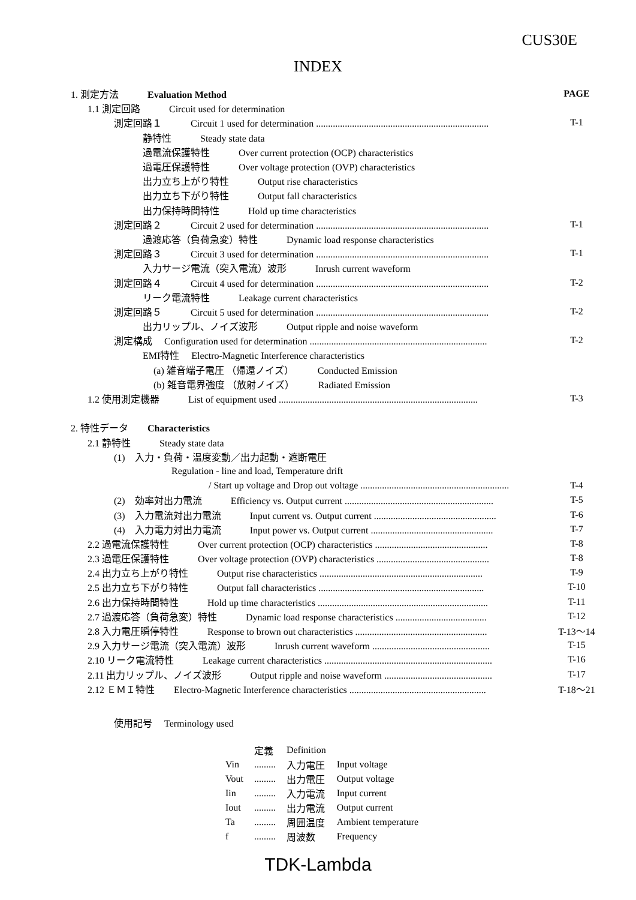CUS30E
INDEX
| 1. 測定方法 Evaluation Method | PAGE |
| 1.1 測定回路 Circuit used for determination | |
| 測定回路１ Circuit 1 used for determination ........................................................................ | T-1 |
| 静特性 Steady state data | |
| 過電流保護特性 Over current protection (OCP) characteristics | |
| 過電圧保護特性 Over voltage protection (OVP) characteristics | |
| 出力立ち上がり特性 Output rise characteristics | |
| 出力立ち下がり特性 Output fall characteristics | |
| 出力保持時間特性 Hold up time characteristics | |
| 測定回路２ Circuit 2 used for determination ........................................................................ | T-1 |
| 過渡応答（負荷急変）特性 Dynamic load response characteristics | |
| 測定回路３ Circuit 3 used for determination ........................................................................ | T-1 |
| 入力サージ電流（突入電流）波形 Inrush current waveform | |
| 測定回路４ Circuit 4 used for determination ........................................................................ | T-2 |
| リーク電流特性 Leakage current characteristics | |
| 測定回路５ Circuit 5 used for determination ........................................................................ | T-2 |
| 出力リップル、ノイズ波形 Output ripple and noise waveform | |
| 測定構成 Configuration used for determination .......................................................................... | T-2 |
| EMI特性 Electro-Magnetic Interference characteristics | |
| (a) 雑音端子電圧 （帰還ノイズ） Conducted Emission | |
| (b) 雑音電界強度 （放射ノイズ） Radiated Emission | |
| 1.2 使用測定機器 List of equipment used ................................................................................... | T-3 |
| 2. 特性データ Characteristics | |
| 2.1 静特性 Steady state data | |
| (1) 入力・負荷・温度変動／出力起動・遮断電圧 | |
| Regulation - line and load, Temperature drift | |
| / Start up voltage and Drop out voltage .............................................................. | T-4 |
| (2) 効率対出力電流 Efficiency vs. Output current .............................................................. | T-5 |
| (3) 入力電流対出力電流 Input current vs. Output current ................................................... | T-6 |
| (4) 入力電力対出力電流 Input power vs. Output current ................................................... | T-7 |
| 2.2 過電流保護特性 Over current protection (OCP) characteristics ............................................... | T-8 |
| 2.3 過電圧保護特性 Over voltage protection (OVP) characteristics ............................................... | T-8 |
| 2.4 出力立ち上がり特性 Output rise characteristics .................................................................... | T-9 |
| 2.5 出力立ち下がり特性 Output fall characteristics ..................................................................... | T-10 |
| 2.6 出力保持時間特性 Hold up time characteristics ....................................................................... | T-11 |
| 2.7 過渡応答（負荷急変）特性 Dynamic load response characteristics ...................................... | T-12 |
| 2.8 入力電圧瞬停特性 Response to brown out characteristics ....................................................... | T-13～14 |
| 2.9 入力サージ電流（突入電流）波形 Inrush current waveform ................................................. | T-15 |
| 2.10 リーク電流特性 Leakage current characteristics ...................................................................... | T-16 |
| 2.11 出力リップル、ノイズ波形 Output ripple and noise waveform ............................................. | T-17 |
| 2.12 ＥＭＩ特性 Electro-Magnetic Interference characteristics ......................................................... | T-18～21 |
使用記号　 Terminology used
| | 定義 | Definition | |
| Vin | ......... | 入力電圧 | Input voltage |
| Vout | ......... | 出力電圧 | Output voltage |
| Iin | ......... | 入力電流 | Input current |
| Iout | ......... | 出力電流 | Output current |
| Ta | ......... | 周囲温度 | Ambient temperature |
| f | ......... | 周波数 | Frequency |
TDK-Lambda